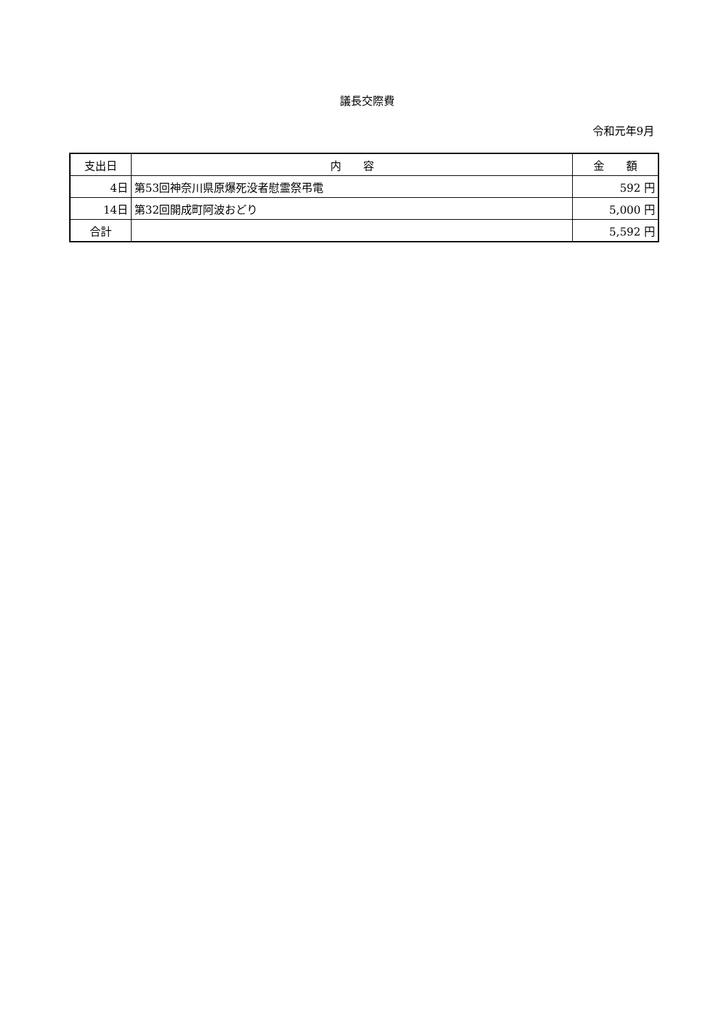議長交際費
令和元年9月
| 支出日 | 内 容 | 金 額 |
| --- | --- | --- |
| 4日 | 第53回神奈川県原爆死没者慰霊祭弔電 | 592 円 |
| 14日 | 第32回開成町阿波おどり | 5,000 円 |
| 合計 | | 5,592 円 |